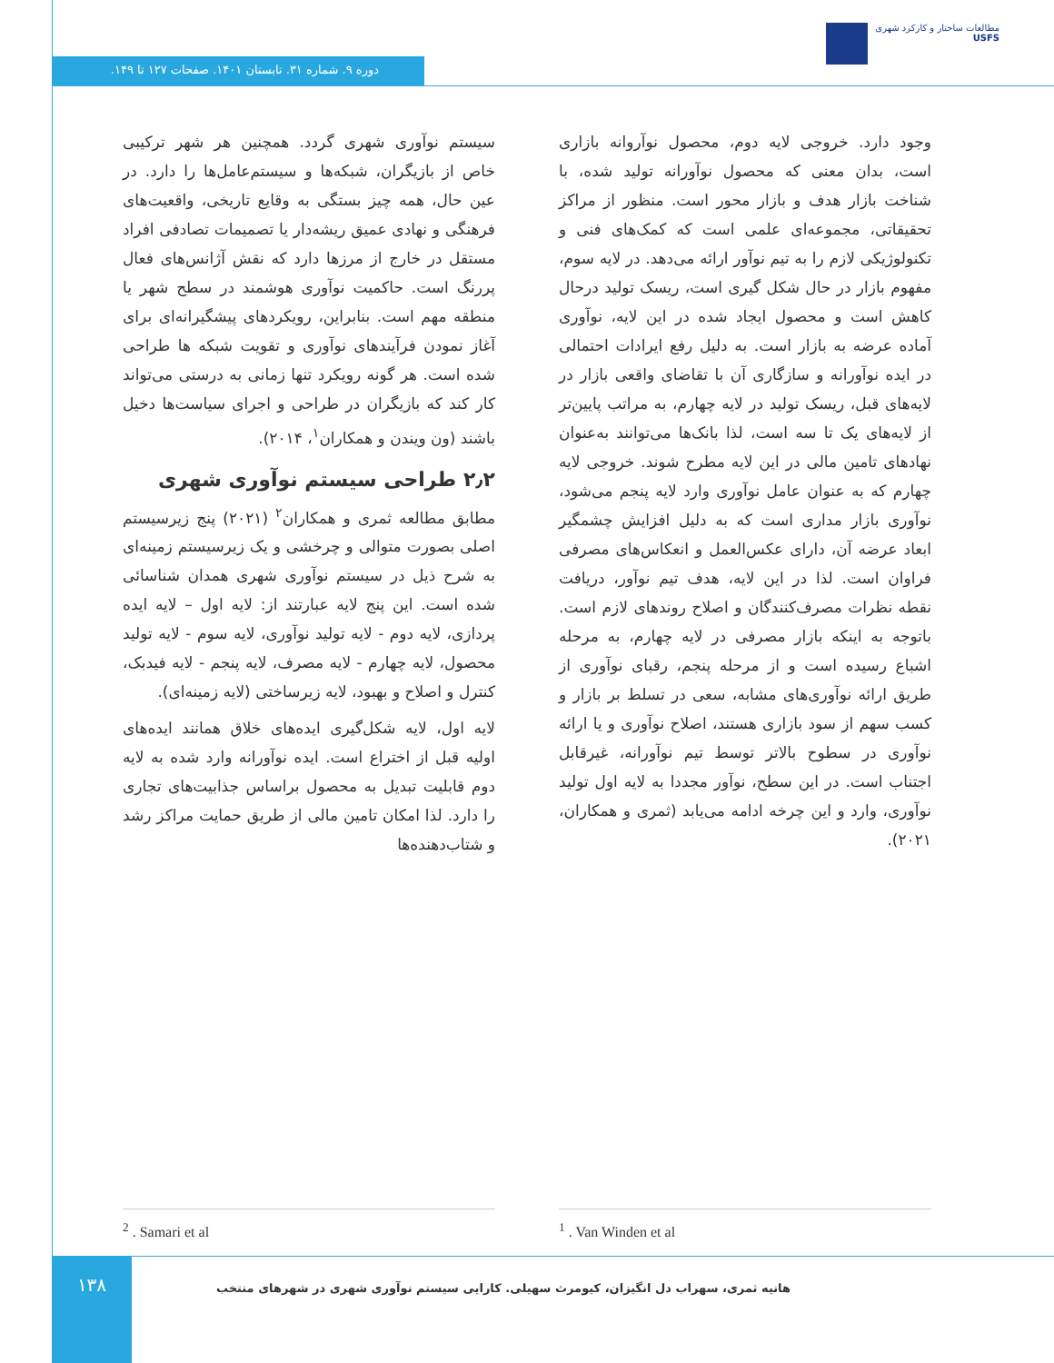مطالعات ساختار و کارکرد شهری
USFS
دوره ۹. شماره ۳۱. تابستان ۱۴۰۱. صفحات ۱۲۷ تا ۱۴۹.
سیستم نوآوری شهری گردد. همچنین هر شهر ترکیبی خاص از بازیگران، شبکه‌ها و سیستم‌عامل‌ها را دارد. در عین حال، همه چیز بستگی به وقایع تاریخی، واقعیت‌های فرهنگی و نهادی عمیق ریشه‌دار یا تصمیمات تصادفی افراد مستقل در خارج از مرزها دارد که نقش آژانس‌های فعال پررنگ است. حاکمیت نوآوری هوشمند در سطح شهر یا منطقه مهم است. بنابراین، رویکردهای پیشگیرانه‌ای برای آغاز نمودن فرآیندهای نوآوری و تقویت شبکه ها طراحی شده است. هر گونه رویکرد تنها زمانی به درستی می‌تواند کار کند که بازیگران در طراحی و اجرای سیاست‌ها دخیل باشند (ون ویندن و همکاران<sup>۱</sup>، ۲۰۱۴).
۲٫۲ طراحی سیستم نوآوری شهری
مطابق مطالعه ثمری و همکاران<sup>۲</sup> (۲۰۲۱) پنج زیرسیستم اصلی بصورت متوالی و چرخشی و یک زیرسیستم زمینه‌ای به شرح ذیل در سیستم نوآوری شهری همدان شناسائی شده است. این پنج لایه عبارتند از: لایه اول – لایه ایده پردازی، لایه دوم - لایه تولید نوآوری، لایه سوم - لایه تولید محصول، لایه چهارم - لایه مصرف، لایه پنجم - لایه فیدبک، کنترل و اصلاح و بهبود، لایه زیرساختی (لایه زمینه‌ای).
لایه اول، لایه شکل‌گیری ایده‌های خلاق همانند ایده‌های اولیه قبل از اختراع است. ایده نوآورانه وارد شده به لایه دوم قابلیت تبدیل به محصول براساس جذابیت‌های تجاری را دارد. لذا امکان تامین مالی از طریق حمایت مراکز رشد و شتاب‌دهنده‌ها
وجود دارد. خروجی لایه دوم، محصول نوآروانه بازاری است، بدان معنی که محصول نوآورانه تولید شده، با شناخت بازار هدف و بازار محور است. منظور از مراکز تحقیقاتی، مجموعه‌ای علمی است که کمک‌های فنی و تکنولوژیکی لازم را به تیم نوآور ارائه می‌دهد. در لایه سوم، مفهوم بازار در حال شکل گیری است، ریسک تولید درحال کاهش است و محصول ایجاد شده در این لایه، نوآوری آماده عرضه به بازار است. به دلیل رفع ایرادات احتمالی در ایده نوآورانه و سازگاری آن با تقاضای واقعی بازار در لایه‌های قبل، ریسک تولید در لایه چهارم، به مراتب پایین‌تر از لایه‌های یک تا سه است، لذا بانک‌ها می‌توانند به‌عنوان نهادهای تامین مالی در این لایه مطرح شوند. خروجی لایه چهارم که به عنوان عامل نوآوری وارد لایه پنجم می‌شود، نوآوری بازار مداری است که به دلیل افزایش چشمگیر ابعاد عرضه آن، دارای عکس‌العمل و انعکاس‌های مصرفی فراوان است. لذا در این لایه، هدف تیم نوآور، دریافت نقطه نظرات مصرف‌کنندگان و اصلاح روندهای لازم است. باتوجه به اینکه بازار مصرفی در لایه چهارم، به مرحله اشباع رسیده است و از مرحله پنجم، رقبای نوآوری از طریق ارائه نوآوری‌های مشابه، سعی در تسلط بر بازار و کسب سهم از سود بازاری هستند، اصلاح نوآوری و یا ارائه نوآوری در سطوح بالاتر توسط تیم نوآورانه، غیرقابل اجتناب است. در این سطح، نوآور مجددا به لایه اول تولید نوآوری، وارد و این چرخه ادامه می‌یابد (ثمری و همکاران، ۲۰۲۱).
<sup>1</sup> . Van Winden et al <sup>2</sup> . Samari et al
۱۳۸
هانیه ثمری، سهراب دل انگیزان، کیومرث سهیلی. کارایی سیستم نوآوری شهری در شهرهای منتخب